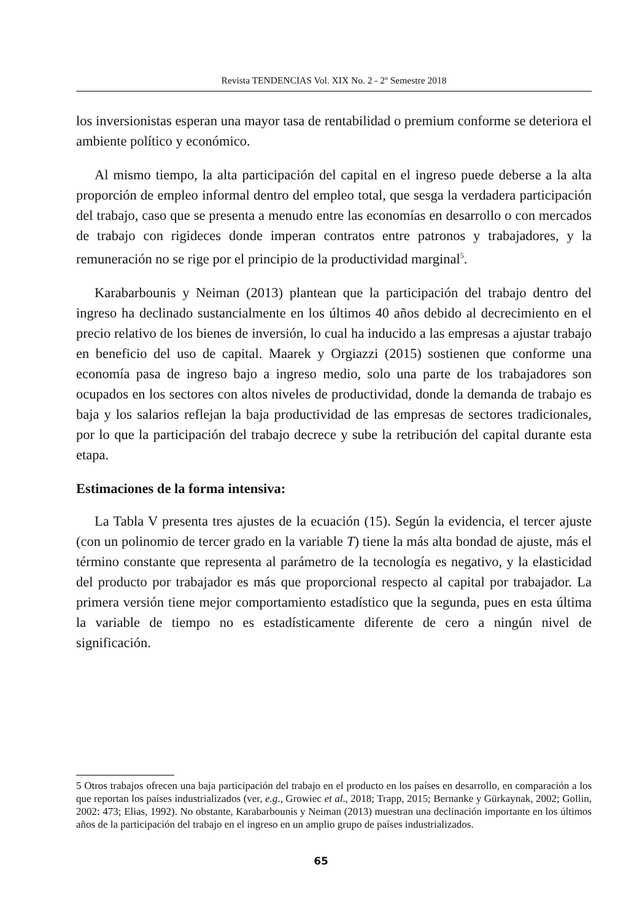Revista TENDENCIAS Vol. XIX No. 2 - 2º Semestre 2018
los inversionistas esperan una mayor tasa de rentabilidad o premium conforme se deteriora el ambiente político y económico.
Al mismo tiempo, la alta participación del capital en el ingreso puede deberse a la alta proporción de empleo informal dentro del empleo total, que sesga la verdadera participación del trabajo, caso que se presenta a menudo entre las economías en desarrollo o con mercados de trabajo con rigideces donde imperan contratos entre patronos y trabajadores, y la remuneración no se rige por el principio de la productividad marginal<sup>5</sup>.
Karabarbounis y Neiman (2013) plantean que la participación del trabajo dentro del ingreso ha declinado sustancialmente en los últimos 40 años debido al decrecimiento en el precio relativo de los bienes de inversión, lo cual ha inducido a las empresas a ajustar trabajo en beneficio del uso de capital. Maarek y Orgiazzi (2015) sostienen que conforme una economía pasa de ingreso bajo a ingreso medio, solo una parte de los trabajadores son ocupados en los sectores con altos niveles de productividad, donde la demanda de trabajo es baja y los salarios reflejan la baja productividad de las empresas de sectores tradicionales, por lo que la participación del trabajo decrece y sube la retribución del capital durante esta etapa.
Estimaciones de la forma intensiva:
La Tabla V presenta tres ajustes de la ecuación (15). Según la evidencia, el tercer ajuste (con un polinomio de tercer grado en la variable T) tiene la más alta bondad de ajuste, más el término constante que representa al parámetro de la tecnología es negativo, y la elasticidad del producto por trabajador es más que proporcional respecto al capital por trabajador. La primera versión tiene mejor comportamiento estadístico que la segunda, pues en esta última la variable de tiempo no es estadísticamente diferente de cero a ningún nivel de significación.
5 Otros trabajos ofrecen una baja participación del trabajo en el producto en los países en desarrollo, en comparación a los que reportan los países industrializados (ver, e.g., Growiec et al., 2018; Trapp, 2015; Bernanke y Gürkaynak, 2002; Gollin, 2002: 473; Elias, 1992). No obstante, Karabarbounis y Neiman (2013) muestran una declinación importante en los últimos años de la participación del trabajo en el ingreso en un amplio grupo de países industrializados.
65